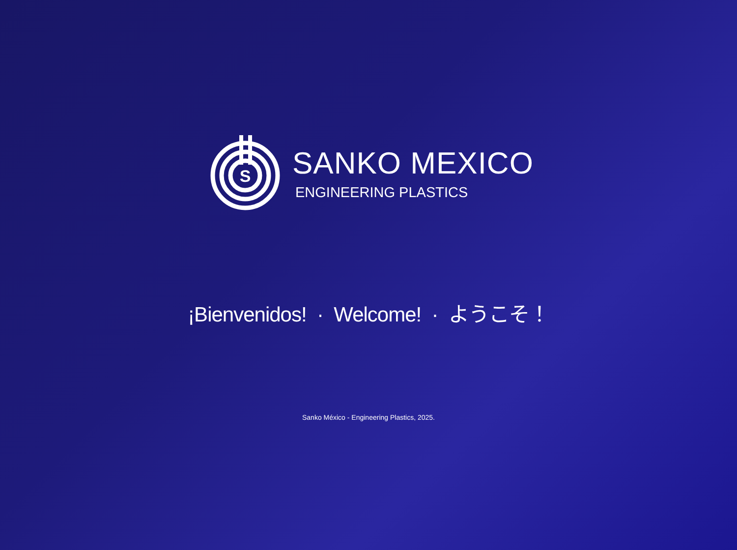S
SANKO MEXICO
ENGINEERING PLASTICS
¡Bienvenidos! · Welcome! · ようこそ！
Sanko México - Engineering Plastics, 2025.